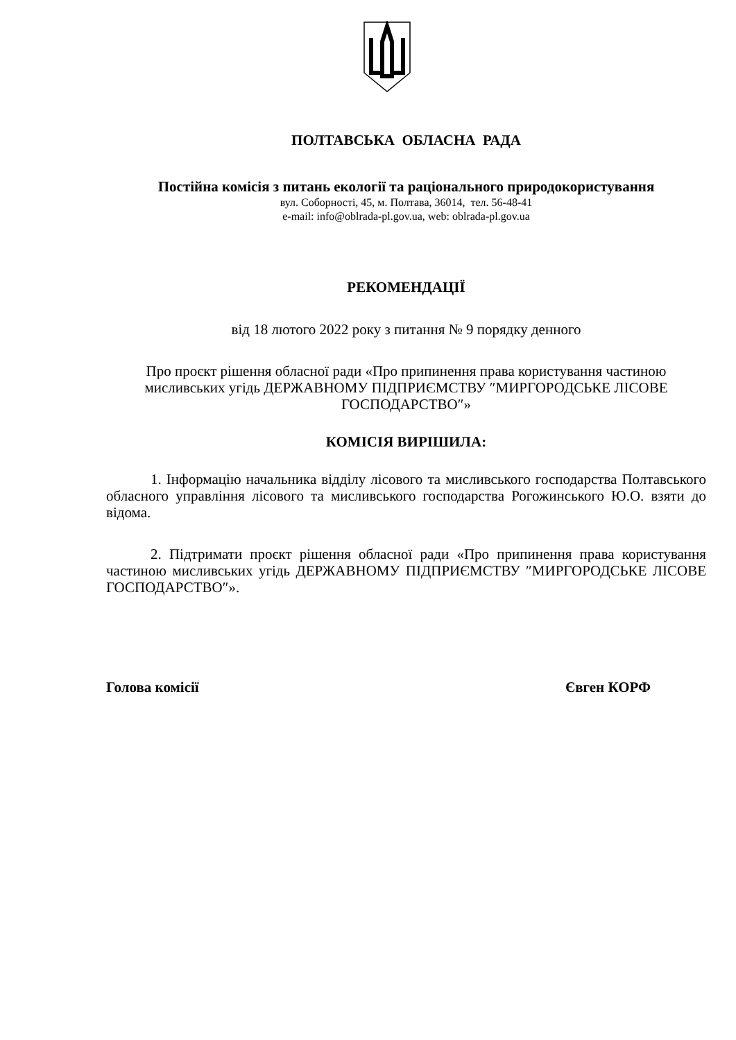ПОЛТАВСЬКА ОБЛАСНА РАДА
Постійна комісія з питань екології та раціонального природокористування
вул. Соборності, 45, м. Полтава, 36014, тел. 56-48-41
e-mail: info@oblrada-pl.gov.ua, web: oblrada-pl.gov.ua
РЕКОМЕНДАЦІЇ
від 18 лютого 2022 року з питання № 9 порядку денного
Про проєкт рішення обласної ради «Про припинення права користування частиною мисливських угідь ДЕРЖАВНОМУ ПІДПРИЄМСТВУ ″МИРГОРОДСЬКЕ ЛІСОВЕ ГОСПОДАРСТВО″»
КОМІСІЯ ВИРІШИЛА:
1. Інформацію начальника відділу лісового та мисливського господарства Полтавського обласного управління лісового та мисливського господарства Рогожинського Ю.О. взяти до відома.
2. Підтримати проєкт рішення обласної ради «Про припинення права користування частиною мисливських угідь ДЕРЖАВНОМУ ПІДПРИЄМСТВУ ″МИРГОРОДСЬКЕ ЛІСОВЕ ГОСПОДАРСТВО″».
Голова комісії Євген КОРФ